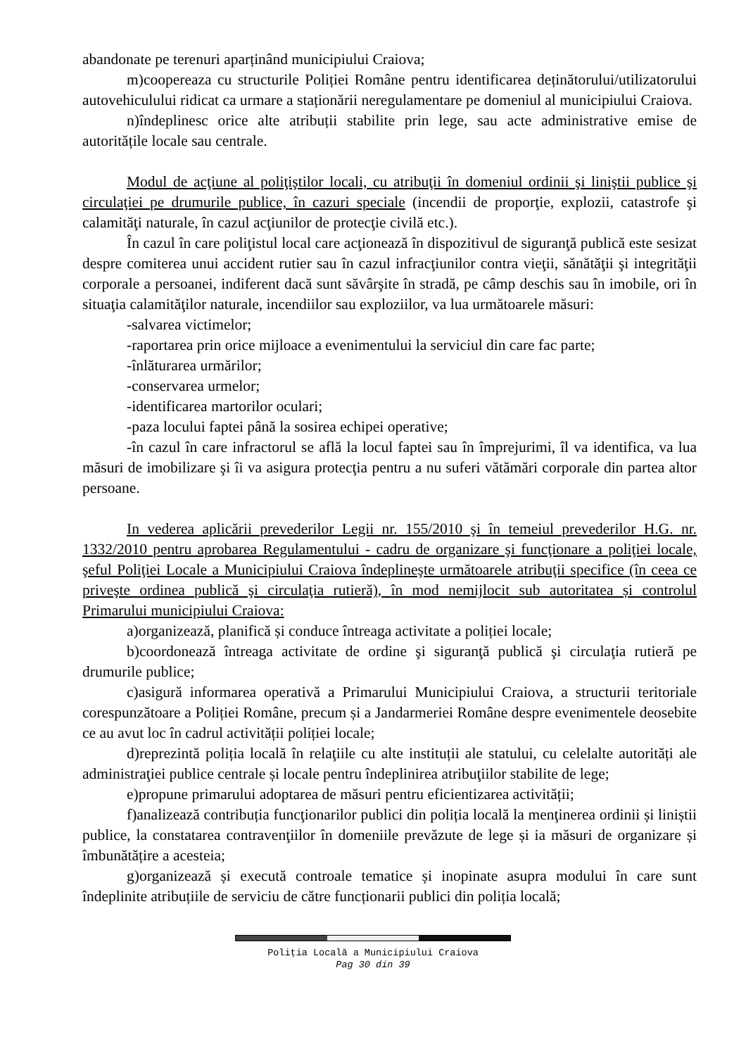abandonate pe terenuri aparținând municipiului Craiova;
m)coopereaza cu structurile Poliției Române pentru identificarea deținătorului/utilizatorului autovehiculului ridicat ca urmare a staționării neregulamentare pe domeniul al municipiului Craiova.
n)îndeplinesc orice alte atribuții stabilite prin lege, sau acte administrative emise de autoritățile locale sau centrale.
Modul de acţiune al poliţiştilor locali, cu atribuţii în domeniul ordinii şi liniştii publice şi circulaţiei pe drumurile publice, în cazuri speciale (incendii de proporţie, explozii, catastrofe şi calamităţi naturale, în cazul acţiunilor de protecţie civilă etc.).
În cazul în care poliţistul local care acţionează în dispozitivul de siguranţă publică este sesizat despre comiterea unui accident rutier sau în cazul infracţiunilor contra vieţii, sănătăţii şi integrităţii corporale a persoanei, indiferent dacă sunt săvârşite în stradă, pe câmp deschis sau în imobile, ori în situaţia calamităţilor naturale, incendiilor sau exploziilor, va lua următoarele măsuri:
-salvarea victimelor;
-raportarea prin orice mijloace a evenimentului la serviciul din care fac parte;
-înlăturarea urmărilor;
-conservarea urmelor;
-identificarea martorilor oculari;
-paza locului faptei până la sosirea echipei operative;
-în cazul în care infractorul se află la locul faptei sau în împrejurimi, îl va identifica, va lua măsuri de imobilizare şi îi va asigura protecţia pentru a nu suferi vătămări corporale din partea altor persoane.
In vederea aplicării prevederilor Legii nr. 155/2010 şi în temeiul prevederilor H.G. nr. 1332/2010 pentru aprobarea Regulamentului - cadru de organizare şi funcţionare a poliţiei locale, şeful Poliţiei Locale a Municipiului Craiova îndeplineşte următoarele atribuţii specifice (în ceea ce priveşte ordinea publică şi circulaţia rutieră), în mod nemijlocit sub autoritatea și controlul Primarului municipiului Craiova:
a)organizează, planifică și conduce întreaga activitate a poliției locale;
b)coordonează întreaga activitate de ordine şi siguranţă publică şi circulaţia rutieră pe drumurile publice;
c)asigură informarea operativă a Primarului Municipiului Craiova, a structurii teritoriale corespunzătoare a Poliției Române, precum și a Jandarmeriei Române despre evenimentele deosebite ce au avut loc în cadrul activității poliției locale;
d)reprezintă poliția locală în relaţiile cu alte instituții ale statului, cu celelalte autorități ale administraţiei publice centrale și locale pentru îndeplinirea atribuţiilor stabilite de lege;
e)propune primarului adoptarea de măsuri pentru eficientizarea activității;
f)analizează contribuția funcţionarilor publici din poliția locală la menţinerea ordinii și liniștii publice, la constatarea contravenţiilor în domeniile prevăzute de lege și ia măsuri de organizare și îmbunătățire a acesteia;
g)organizează și execută controale tematice și inopinate asupra modului în care sunt îndeplinite atribuțiile de serviciu de către funcționarii publici din poliția locală;
Poliţia Locală a Municipiului Craiova
Pag 30 din 39